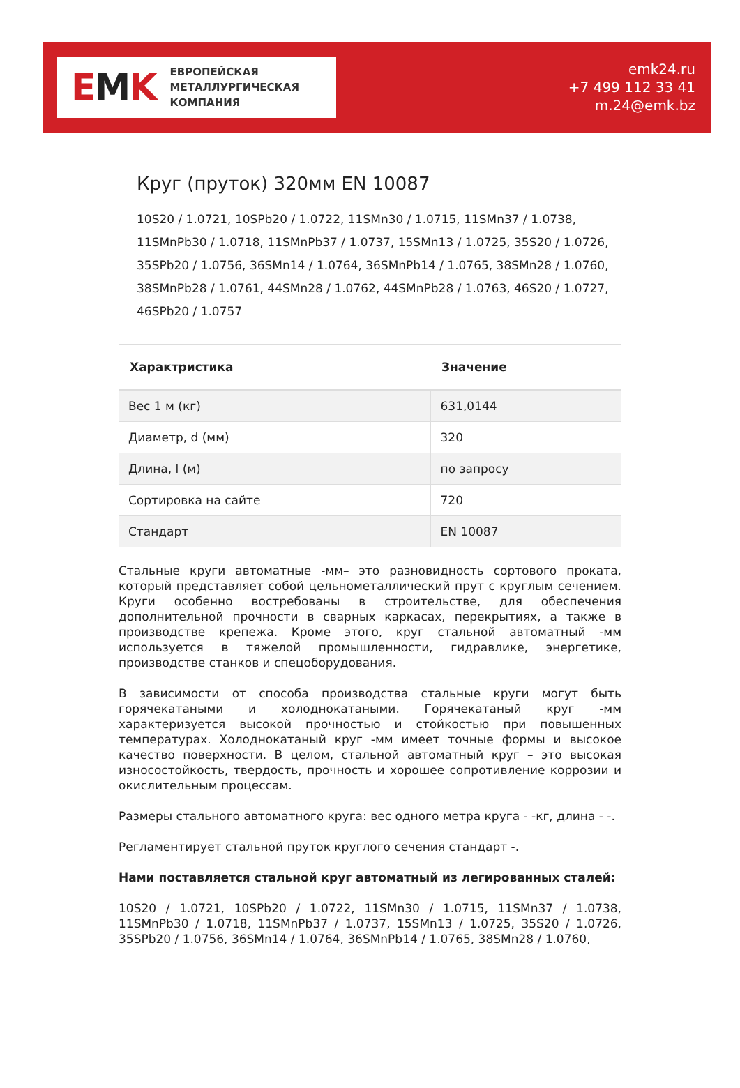EMK
ЕВРОПЕЙСКАЯ
МЕТАЛЛУРГИЧЕСКАЯ
КОМПАНИЯ
emk24.ru
+7 499 112 33 41
m.24@emk.bz
Круг (пруток) 320мм EN 10087
10S20 / 1.0721, 10SPb20 / 1.0722, 11SMn30 / 1.0715, 11SMn37 / 1.0738, 11SMnPb30 / 1.0718, 11SMnPb37 / 1.0737, 15SMn13 / 1.0725, 35S20 / 1.0726, 35SPb20 / 1.0756, 36SMn14 / 1.0764, 36SMnPb14 / 1.0765, 38SMn28 / 1.0760, 38SMnPb28 / 1.0761, 44SMn28 / 1.0762, 44SMnPb28 / 1.0763, 46S20 / 1.0727, 46SPb20 / 1.0757
| Характристика | Значение |
| --- | --- |
| Вес 1 м (кг) | 631,0144 |
| Диаметр, d (мм) | 320 |
| Длина, l (м) | по запросу |
| Сортировка на сайте | 720 |
| Стандарт | EN 10087 |
Стальные круги автоматные -мм– это разновидность сортового проката, который представляет собой цельнометаллический прут с круглым сечением. Круги особенно востребованы в строительстве, для обеспечения дополнительной прочности в сварных каркасах, перекрытиях, а также в производстве крепежа. Кроме этого, круг стальной автоматный -мм используется в тяжелой промышленности, гидравлике, энергетике, производстве станков и спецоборудования.
В зависимости от способа производства стальные круги могут быть горячекатаными и холоднокатаными. Горячекатаный круг -мм характеризуется высокой прочностью и стойкостью при повышенных температурах. Холоднокатаный круг -мм имеет точные формы и высокое качество поверхности. В целом, стальной автоматный круг – это высокая износостойкость, твердость, прочность и хорошее сопротивление коррозии и окислительным процессам.
Размеры стального автоматного круга: вес одного метра круга - -кг, длина - -.
Регламентирует стальной пруток круглого сечения стандарт -.
Нами поставляется стальной круг автоматный из легированных сталей:
10S20 / 1.0721, 10SPb20 / 1.0722, 11SMn30 / 1.0715, 11SMn37 / 1.0738, 11SMnPb30 / 1.0718, 11SMnPb37 / 1.0737, 15SMn13 / 1.0725, 35S20 / 1.0726, 35SPb20 / 1.0756, 36SMn14 / 1.0764, 36SMnPb14 / 1.0765, 38SMn28 / 1.0760,